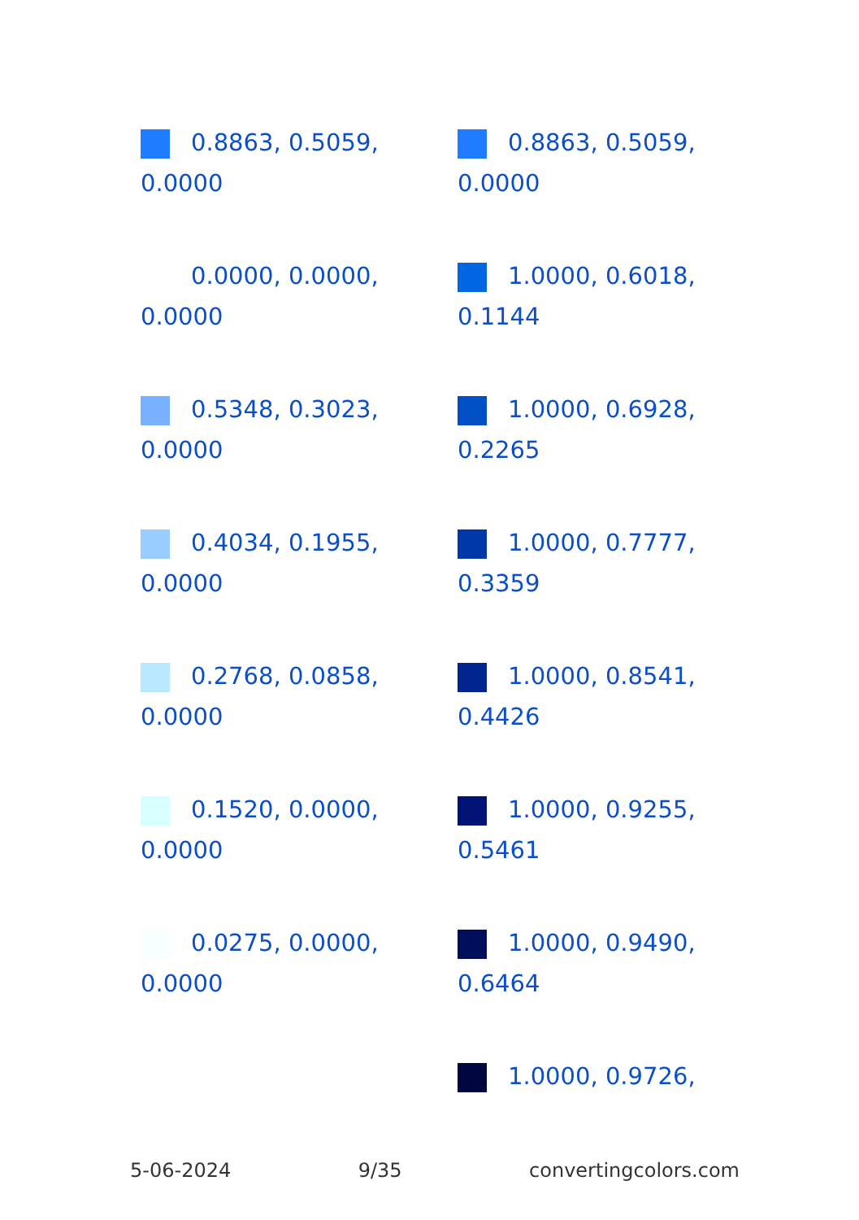0.8863, 0.5059,
0.0000
0.0000, 0.0000,
0.0000
0.5348, 0.3023,
0.0000
0.4034, 0.1955,
0.0000
0.2768, 0.0858,
0.0000
0.1520, 0.0000,
0.0000
0.0275, 0.0000,
0.0000
0.8863, 0.5059,
0.0000
1.0000, 0.6018,
0.1144
1.0000, 0.6928,
0.2265
1.0000, 0.7777,
0.3359
1.0000, 0.8541,
0.4426
1.0000, 0.9255,
0.5461
1.0000, 0.9490,
0.6464
1.0000, 0.9726,
5-06-2024 9/35 convertingcolors.com